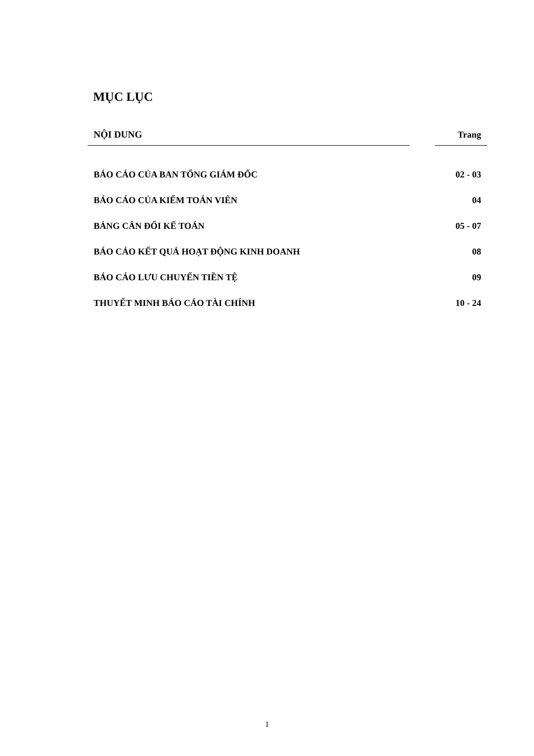MỤC LỤC
| NỘI DUNG | | Trang |
| --- | --- | --- |
| BÁO CÁO CỦA BAN TỔNG GIÁM ĐỐC | | 02 - 03 |
| BÁO CÁO CỦA KIỂM TOÁN VIÊN | | 04 |
| BẢNG CÂN ĐỐI KẾ TOÁN | | 05 - 07 |
| BÁO CÁO KẾT QUẢ HOẠT ĐỘNG KINH DOANH | | 08 |
| BÁO CÁO LƯU CHUYỂN TIỀN TỆ | | 09 |
| THUYẾT MINH BÁO CÁO TÀI CHÍNH | | 10 - 24 |
1